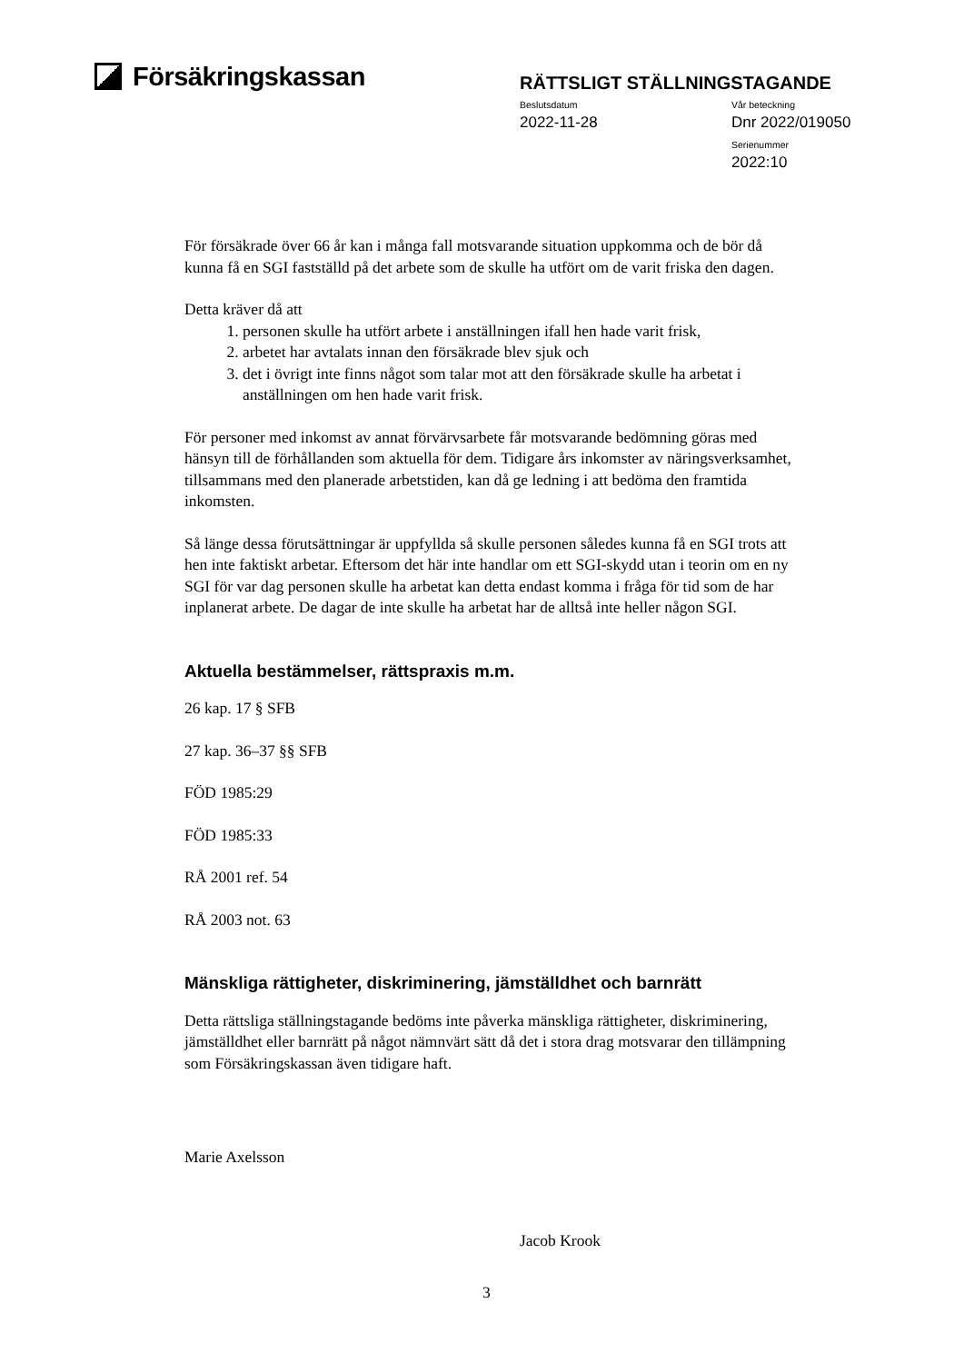Försäkringskassan
RÄTTSLIGT STÄLLNINGSTAGANDE
Beslutsdatum
2022-11-28
Vår beteckning
Dnr 2022/019050
Serienummer
2022:10
För försäkrade över 66 år kan i många fall motsvarande situation uppkomma och de bör då kunna få en SGI fastställd på det arbete som de skulle ha utfört om de varit friska den dagen.
Detta kräver då att
1. personen skulle ha utfört arbete i anställningen ifall hen hade varit frisk,
2. arbetet har avtalats innan den försäkrade blev sjuk och
3. det i övrigt inte finns något som talar mot att den försäkrade skulle ha arbetat i anställningen om hen hade varit frisk.
För personer med inkomst av annat förvärvsarbete får motsvarande bedömning göras med hänsyn till de förhållanden som aktuella för dem. Tidigare års inkomster av näringsverksamhet, tillsammans med den planerade arbetstiden, kan då ge ledning i att bedöma den framtida inkomsten.
Så länge dessa förutsättningar är uppfyllda så skulle personen således kunna få en SGI trots att hen inte faktiskt arbetar. Eftersom det här inte handlar om ett SGI-skydd utan i teorin om en ny SGI för var dag personen skulle ha arbetat kan detta endast komma i fråga för tid som de har inplanerat arbete. De dagar de inte skulle ha arbetat har de alltså inte heller någon SGI.
Aktuella bestämmelser, rättspraxis m.m.
26 kap. 17 § SFB
27 kap. 36–37 §§ SFB
FÖD 1985:29
FÖD 1985:33
RÅ 2001 ref. 54
RÅ 2003 not. 63
Mänskliga rättigheter, diskriminering, jämställdhet och barnrätt
Detta rättsliga ställningstagande bedöms inte påverka mänskliga rättigheter, diskriminering, jämställdhet eller barnrätt på något nämnvärt sätt då det i stora drag motsvarar den tillämpning som Försäkringskassan även tidigare haft.
Marie Axelsson
Jacob Krook
3